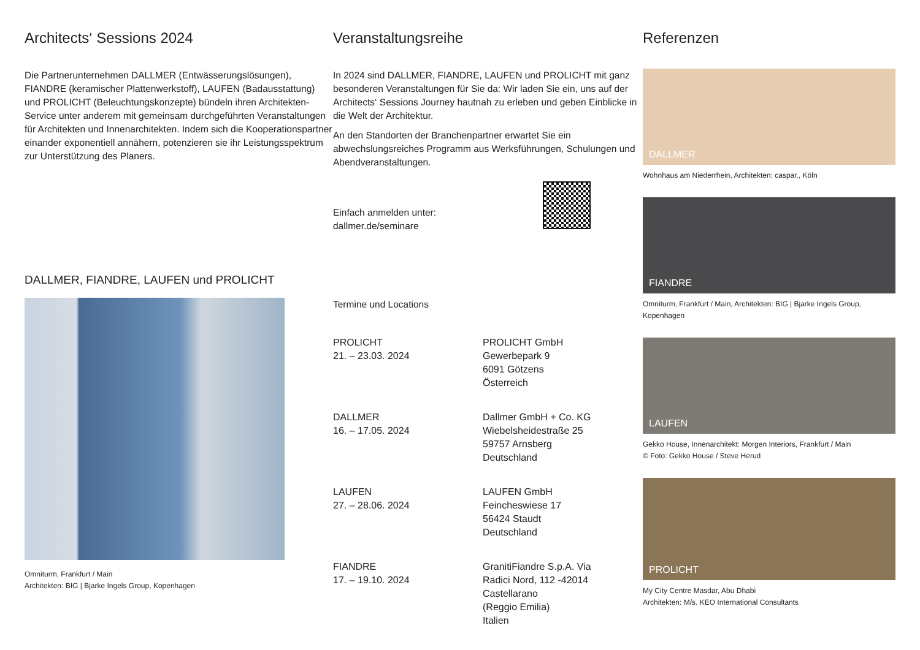Architects‘ Sessions 2024
Die Partnerunternehmen DALLMER (Entwässerungslösungen), FIANDRE (keramischer Plattenwerkstoff), LAUFEN (Badausstattung) und PROLICHT (Beleuchtungskonzepte) bündeln ihren Architekten-Service unter anderem mit gemeinsam durchgeführten Veranstaltungen für Architekten und Innenarchitekten. Indem sich die Kooperationspartner einander exponentiell annähern, potenzieren sie ihr Leistungsspektrum zur Unterstützung des Planers.
DALLMER, FIANDRE, LAUFEN und PROLICHT
Omniturm, Frankfurt / Main
Architekten: BIG | Bjarke Ingels Group, Kopenhagen
Veranstaltungsreihe
In 2024 sind DALLMER, FIANDRE, LAUFEN und PROLICHT mit ganz besonderen Veranstaltungen für Sie da: Wir laden Sie ein, uns auf der Architects‘ Sessions Journey hautnah zu erleben und geben Einblicke in die Welt der Architektur.
An den Standorten der Branchenpartner erwartet Sie ein abwechslungsreiches Programm aus Werksführungen, Schulungen und Abendveranstaltungen.
Einfach anmelden unter:
dallmer.de/seminare
Termine und Locations
PROLICHT
21. – 23.03. 2024
PROLICHT GmbH
Gewerbepark 9
6091 Götzens
Österreich
DALLMER
16. – 17.05. 2024
Dallmer GmbH + Co. KG
Wiebelsheidestraße 25
59757 Arnsberg
Deutschland
LAUFEN
27. – 28.06. 2024
LAUFEN GmbH
Feincheswiese 17
56424 Staudt
Deutschland
FIANDRE
17. – 19.10. 2024
GranitiFiandre S.p.A. Via
Radici Nord, 112 -42014
Castellarano
(Reggio Emilia)
Italien
Referenzen
DALLMER
Wohnhaus am Niederrhein, Architekten: caspar., Köln
FIANDRE
Omniturm, Frankfurt / Main, Architekten: BIG | Bjarke Ingels Group, Kopenhagen
LAUFEN
Gekko House, Innenarchitekt: Morgen Interiors, Frankfurt / Main
© Foto: Gekko House / Steve Herud
PROLICHT
My City Centre Masdar, Abu Dhabi
Architekten: M/s. KEO International Consultants